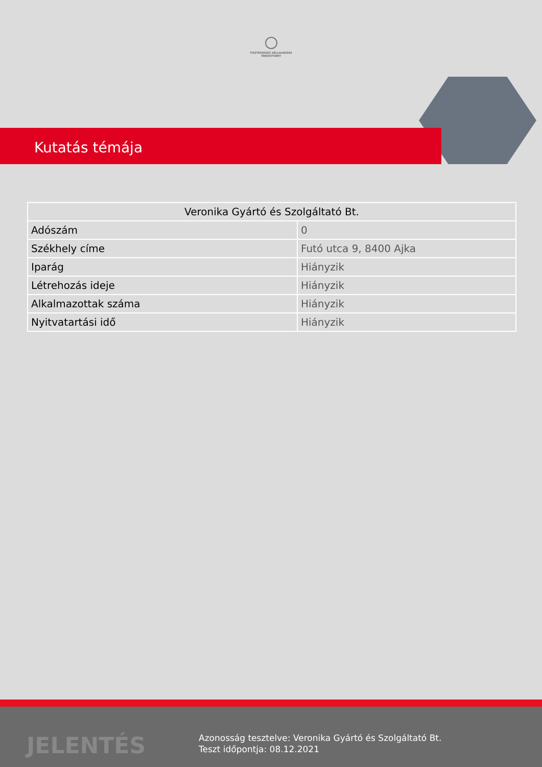TISZTESSÉGES VÁLLALKOZÁS
TANÚSÍTVÁNY
Kutatás témája
| Veronika Gyártó és Szolgáltató Bt. | |
| --- | --- |
| Adószám | 0 |
| Székhely címe | Futó utca 9, 8400 Ajka |
| Iparág | Hiányzik |
| Létrehozás ideje | Hiányzik |
| Alkalmazottak száma | Hiányzik |
| Nyitvatartási idő | Hiányzik |
JELENTÉS
Azonosság tesztelve: Veronika Gyártó és Szolgáltató Bt.
Teszt időpontja: 08.12.2021